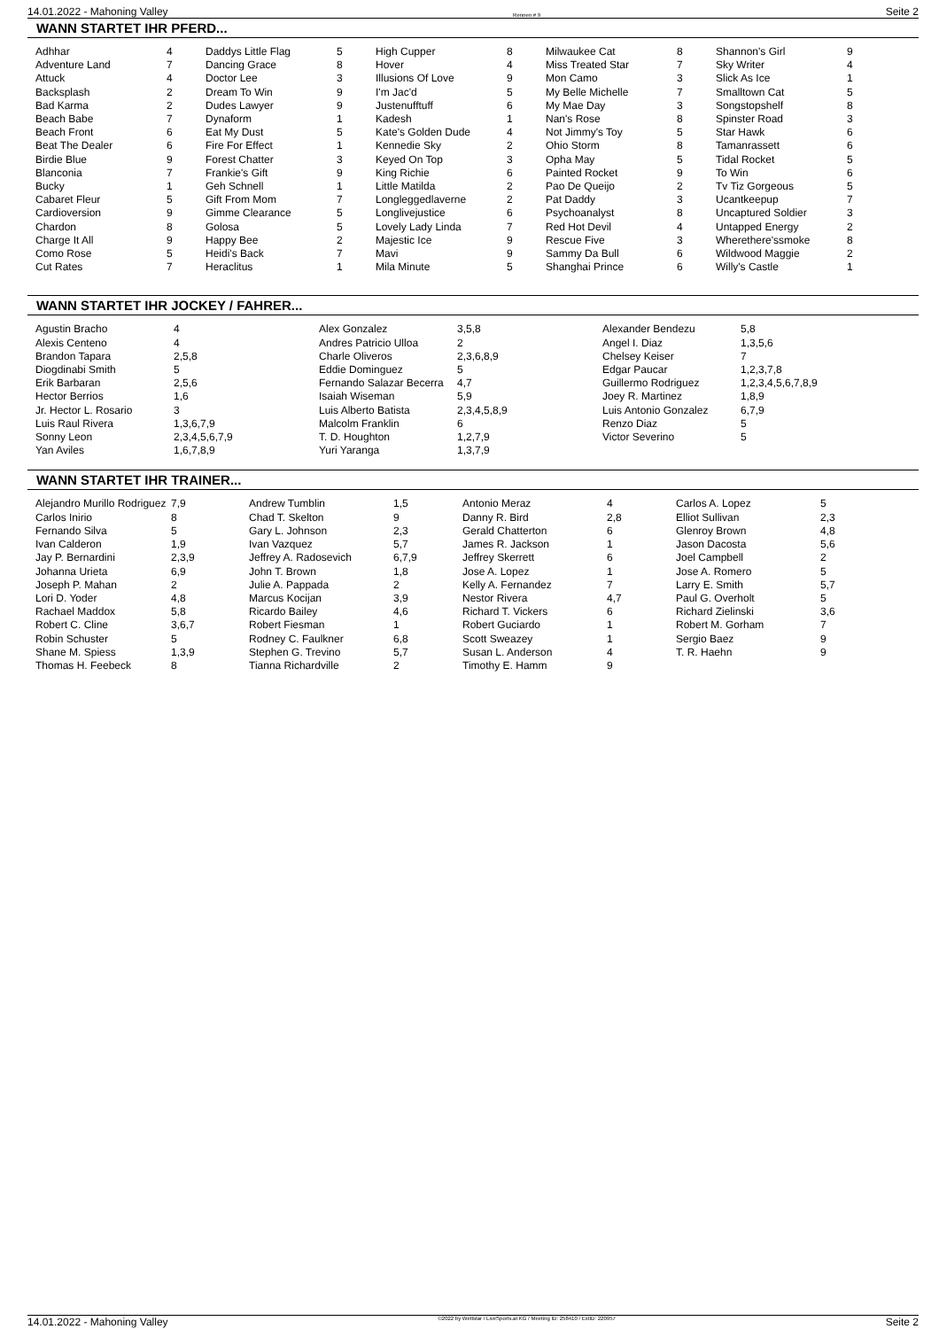14.01.2022 - Mahoning Valley Rennen # 9 Seite 2
WANN STARTET IHR PFERD...
| Adhhar | 4 | Daddys Little Flag | 5 | High Cupper | 8 | Milwaukee Cat | 8 | Shannon's Girl | 9 |
| Adventure Land | 7 | Dancing Grace | 8 | Hover | 4 | Miss Treated Star | 7 | Sky Writer | 4 |
| Attuck | 4 | Doctor Lee | 3 | Illusions Of Love | 9 | Mon Camo | 3 | Slick As Ice | 1 |
| Backsplash | 2 | Dream To Win | 9 | I'm Jac'd | 5 | My Belle Michelle | 7 | Smalltown Cat | 5 |
| Bad Karma | 2 | Dudes Lawyer | 9 | Justenufftuff | 6 | My Mae Day | 3 | Songstopshelf | 8 |
| Beach Babe | 7 | Dynaform | 1 | Kadesh | 1 | Nan's Rose | 8 | Spinster Road | 3 |
| Beach Front | 6 | Eat My Dust | 5 | Kate's Golden Dude | 4 | Not Jimmy's Toy | 5 | Star Hawk | 6 |
| Beat The Dealer | 6 | Fire For Effect | 1 | Kennedie Sky | 2 | Ohio Storm | 8 | Tamanrassett | 6 |
| Birdie Blue | 9 | Forest Chatter | 3 | Keyed On Top | 3 | Opha May | 5 | Tidal Rocket | 5 |
| Blanconia | 7 | Frankie's Gift | 9 | King Richie | 6 | Painted Rocket | 9 | To Win | 6 |
| Bucky | 1 | Geh Schnell | 1 | Little Matilda | 2 | Pao De Queijo | 2 | Tv Tiz Gorgeous | 5 |
| Cabaret Fleur | 5 | Gift From Mom | 7 | Longleggedlaverne | 2 | Pat Daddy | 3 | Ucantkeepup | 7 |
| Cardioversion | 9 | Gimme Clearance | 5 | Longlivejustice | 6 | Psychoanalyst | 8 | Uncaptured Soldier | 3 |
| Chardon | 8 | Golosa | 5 | Lovely Lady Linda | 7 | Red Hot Devil | 4 | Untapped Energy | 2 |
| Charge It All | 9 | Happy Bee | 2 | Majestic Ice | 9 | Rescue Five | 3 | Wherethere'ssmoke | 8 |
| Como Rose | 5 | Heidi's Back | 7 | Mavi | 9 | Sammy Da Bull | 6 | Wildwood Maggie | 2 |
| Cut Rates | 7 | Heraclitus | 1 | Mila Minute | 5 | Shanghai Prince | 6 | Willy's Castle | 1 |
WANN STARTET IHR JOCKEY / FAHRER...
| Agustin Bracho | 4 | Alex Gonzalez | 3,5,8 | Alexander Bendezu | 5,8 |
| Alexis Centeno | 4 | Andres Patricio Ulloa | 2 | Angel I. Diaz | 1,3,5,6 |
| Brandon Tapara | 2,5,8 | Charle Oliveros | 2,3,6,8,9 | Chelsey Keiser | 7 |
| Diogdinabi Smith | 5 | Eddie Dominguez | 5 | Edgar Paucar | 1,2,3,7,8 |
| Erik Barbaran | 2,5,6 | Fernando Salazar Becerra | 4,7 | Guillermo Rodriguez | 1,2,3,4,5,6,7,8,9 |
| Hector Berrios | 1,6 | Isaiah Wiseman | 5,9 | Joey R. Martinez | 1,8,9 |
| Jr. Hector L. Rosario | 3 | Luis Alberto Batista | 2,3,4,5,8,9 | Luis Antonio Gonzalez | 6,7,9 |
| Luis Raul Rivera | 1,3,6,7,9 | Malcolm Franklin | 6 | Renzo Diaz | 5 |
| Sonny Leon | 2,3,4,5,6,7,9 | T. D. Houghton | 1,2,7,9 | Victor Severino | 5 |
| Yan Aviles | 1,6,7,8,9 | Yuri Yaranga | 1,3,7,9 | | |
WANN STARTET IHR TRAINER...
| Alejandro Murillo Rodriguez | 7,9 | Andrew Tumblin | 1,5 | Antonio Meraz | 4 | Carlos A. Lopez | 5 |
| Carlos Inirio | 8 | Chad T. Skelton | 9 | Danny R. Bird | 2,8 | Elliot Sullivan | 2,3 |
| Fernando Silva | 5 | Gary L. Johnson | 2,3 | Gerald Chatterton | 6 | Glenroy Brown | 4,8 |
| Ivan Calderon | 1,9 | Ivan Vazquez | 5,7 | James R. Jackson | 1 | Jason Dacosta | 5,6 |
| Jay P. Bernardini | 2,3,9 | Jeffrey A. Radosevich | 6,7,9 | Jeffrey Skerrett | 6 | Joel Campbell | 2 |
| Johanna Urieta | 6,9 | John T. Brown | 1,8 | Jose A. Lopez | 1 | Jose A. Romero | 5 |
| Joseph P. Mahan | 2 | Julie A. Pappada | 2 | Kelly A. Fernandez | 7 | Larry E. Smith | 5,7 |
| Lori D. Yoder | 4,8 | Marcus Kocijan | 3,9 | Nestor Rivera | 4,7 | Paul G. Overholt | 5 |
| Rachael Maddox | 5,8 | Ricardo Bailey | 4,6 | Richard T. Vickers | 6 | Richard Zielinski | 3,6 |
| Robert C. Cline | 3,6,7 | Robert Fiesman | 1 | Robert Guciardo | 1 | Robert M. Gorham | 7 |
| Robin Schuster | 5 | Rodney C. Faulkner | 6,8 | Scott Sweazey | 1 | Sergio Baez | 9 |
| Shane M. Spiess | 1,3,9 | Stephen G. Trevino | 5,7 | Susan L. Anderson | 4 | T. R. Haehn | 9 |
| Thomas H. Feebeck | 8 | Tianna Richardville | 2 | Timothy E. Hamm | 9 | | |
14.01.2022 - Mahoning Valley ©2022 by Wettstar / LiveSports.at KG / Meeting ID: 258410 / ExtID: 220957 Seite 2